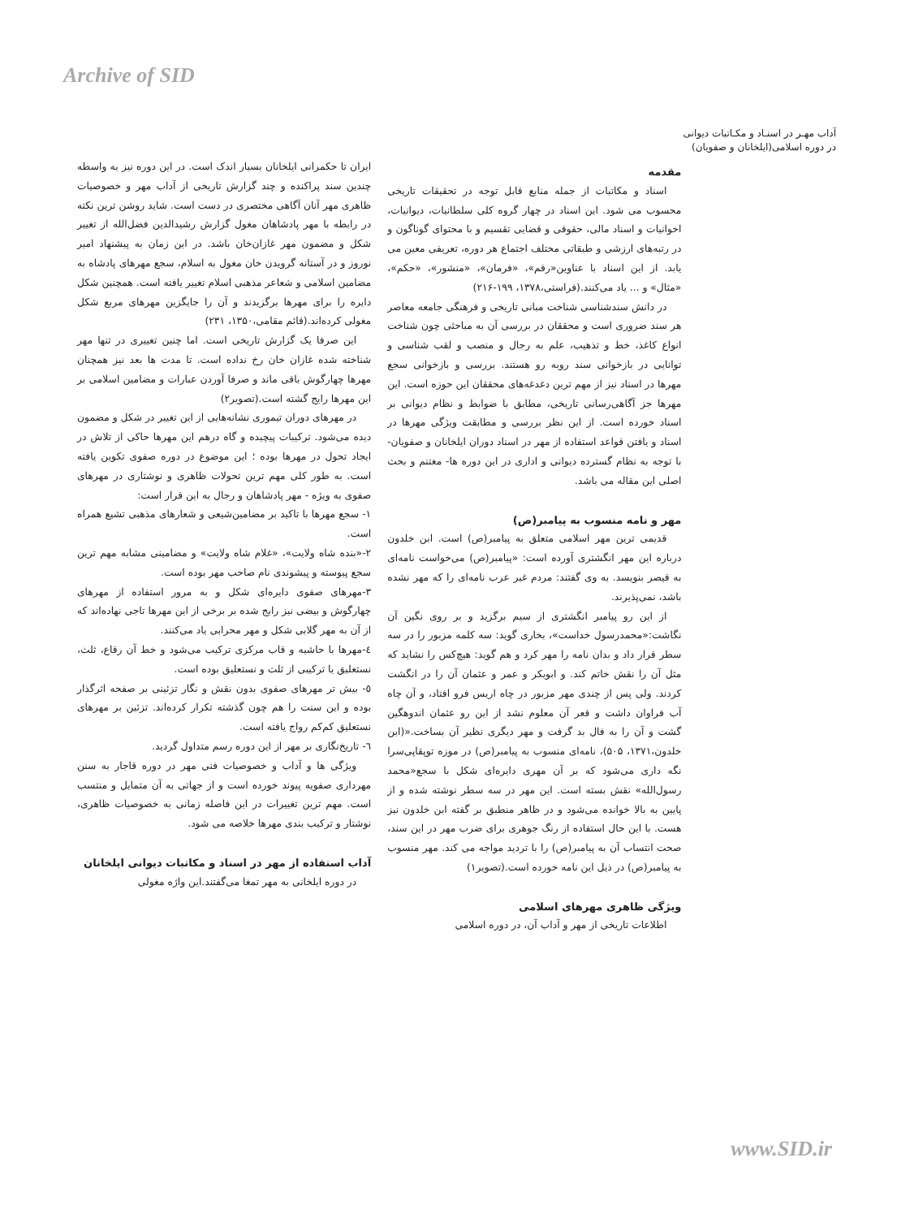Archive of SID
آداب مهـر در اسنـاد و مکـاتبات دیوانی در دوره اسلامی(ایلخانان و صفویان)
مقدمه
اسناد و مکاتبات از جمله منابع قابل توجه در تحقیقات تاریخی محسوب می شود. این اسناد در چهار گروه کلی سلطانیات، دیوانیات، اخوانیات و اسناد مالی، حقوقی و قضایی تقسیم و با محتوای گوناگون و در رتبه‌های ارزشی و طبقاتی مختلف اجتماع هر دوره، تعریفی معین می یابد. از این اسناد با عناوین«رقم»، «فرمان»، «منشور»، «حکم»، «مثال» و ... یاد می‌کنند.(فراستی،۱۳۷۸، ۱۹۹-۲۱۶)
در دانش سندشناسی شناخت مبانی تاریخی و فرهنگی جامعه معاصر هر سند ضروری است و محققان در بررسی آن به مباحثی چون شناخت انواع کاغذ، خط و تذهیب، علم به رجال و منصب و لقب شناسی و توانایی در بازخوانی سند روبه رو هستند. بررسی و بازخوانی سجع مهرها در اسناد نیز از مهم ترین دغدغه‌های محققان این حوزه است. این مهرها جز آگاهی‌رسانی تاریخی، مطابق با ضوابط و نظام دیوانی بر اسناد خورده است. از این نظر بررسی و مطابقت ویژگی مهرها در اسناد و یافتن قواعد استفاده از مهر در اسناد دوران ایلخانان و صفویان- با توجه به نظام گسترده دیوانی و اداری در این دوره ها- مغتنم و بحث اصلی این مقاله می باشد.
مهر و نامه منسوب به پیامبر(ص)
قدیمی ترین مهر اسلامی متعلق به پیامبر(ص) است. ابن خلدون درباره این مهر انگشتری آورده است: «پیامبر(ص) می‌خواست نامه‌ای به قیصر بنویسد. به وی گفتند: مردم غیر عرب نامه‌ای را که مهر نشده باشد، نمی‌پذیرند.
از این رو پیامبر انگشتری از سیم برگزید و بر روی نگین آن نگاشت:«محمدرسول خداست»، بخاری گوید: سه کلمه مزبور را در سه سطر قرار داد و بدان نامه را مهر کرد و هم گوید: هیچ‌کس را نشاید که مثل آن را نقش خاتم کند. و ابوبکر و عمر و عثمان آن را در انگشت کردند. ولی پس از چندی مهر مزبور در چاه اریس فرو افتاد، و آن چاه آب فراوان داشت و قعر آن معلوم نشد از این رو عثمان اندوهگین گشت و آن را به فال بد گرفت و مهر دیگری نظیر آن بساخت.«(ابن خلدون،۱۳۷۱، ۵۰۵)، نامه‌ای منسوب به پیامبر(ص) در موزه توپقاپی‌سرا نگه داری می‌شود که بر آن مهری دایره‌ای شکل با سجع«محمد رسول‌الله» نقش بسته است. این مهر در سه سطر نوشته شده و از پایین به بالا خوانده می‌شود و در ظاهر منطبق بر گفته ابن خلدون نیز هست. با این حال استفاده از رنگ جوهری برای ضرب مهر در این سند، صحت انتساب آن به پیامبر(ص) را با تردید مواجه می کند. مهر منسوب به پیامبر(ص) در ذیل این نامه خورده است.(تصویر۱)
ویژگی ظاهری مهرهای اسلامی
اطلاعات تاریخی از مهر و آداب آن، در دوره اسلامی
ایران تا حکمرانی ایلخانان بسیار اندک است. در این دوره نیز به واسطه چندین سند پراکنده و چند گزارش تاریخی از آداب مهر و خصوصیات ظاهری مهر آنان آگاهی مختصری در دست است. شاید روشن ترین نکته در رابطه با مهر پادشاهان مغول گزارش رشیدالدین فضل‌الله از تغییر شکل و مضمون مهر غازان‌خان باشد. در این زمان به پیشنهاد امیر نوروز و در آستانه گرویدن خان مغول به اسلام، سجع مهرهای پادشاه به مضامین اسلامی و شعاعر مذهبی اسلام تغییر یافته است. همچنین شکل دایره را برای مهرها برگزیدند و آن را جایگزین مهرهای مربع شکل مغولی کرده‌اند.(قائم مقامی،۱۳۵۰، ۲۳۱)
این صرفا یک گزارش تاریخی است. اما چنین تغییری در تنها مهر شناخته شده غازان خان رخ نداده است. تا مدت ها بعد نیز همچنان مهرها چهارگوش باقی ماند و صرفا آوردن عبارات و مضامین اسلامی بر این مهرها رایج گشته است.(تصویر۲)
در مهرهای دوران تیموری نشانه‌هایی از این تغییر در شکل و مضمون دیده می‌شود. ترکیبات پیچیده و گاه درهم این مهرها حاکی از تلاش در ایجاد تحول در مهرها بوده ؛ این موضوع در دوره صفوی تکوین یافته است. به طور کلی مهم ترین تحولات ظاهری و نوشتاری در مهرهای صفوی به ویژه - مهر پادشاهان و رجال به این قرار است:
۱- سجع مهرها با تاکید بر مضامین‌شیعی و شعارهای مذهبی تشیع همراه است.
۲-«بنده شاه ولایت»، «غلام شاه ولایت» و مضامینی مشابه مهم ترین سجع پیوسته و پیشوندی نام صاحب مهر بوده است.
۳-مهرهای صفوی دایره‌ای شکل و به مرور استفاده از مهرهای چهارگوش و بیضی نیز رایج شده بر برخی از این مهرها تاجی نهاده‌اند که از آن به مهر گلابی شکل و مهر محرابی یاد می‌کنند.
٤-مهرها با حاشیه و قاب مرکزی ترکیب می‌شود و خط آن رقاع، ثلث، نستعلیق یا ترکیبی از ثلث و نستعلیق بوده است.
٥- بیش تر مهرهای صفوی بدون نقش و نگار تزئینی بر صفحه اثرگذار بوده و این سنت را هم چون گذشته تکرار کرده‌اند. تزئین بر مهرهای نستعلیق کم‌کم رواج یافته است.
٦- تاریخ‌نگاری بر مهر از این دوره رسم متداول گردید.
ویژگی ها و آداب و خصوصیات فنی مهر در دوره قاجار به سنن مهرداری صفویه پیوند خورده است و از جهاتی به آن متمایل و منتسب است. مهم ترین تغییرات در این فاصله زمانی به خصوصیات ظاهری، نوشتار و ترکیب بندی مهرها خلاصه می شود.
آداب استفاده از مهر در اسناد و مکاتبات دیوانی ایلخانان
در دوره ایلخانی به مهر تمغا می‌گفتند.این واژه مغولی
www.SID.ir